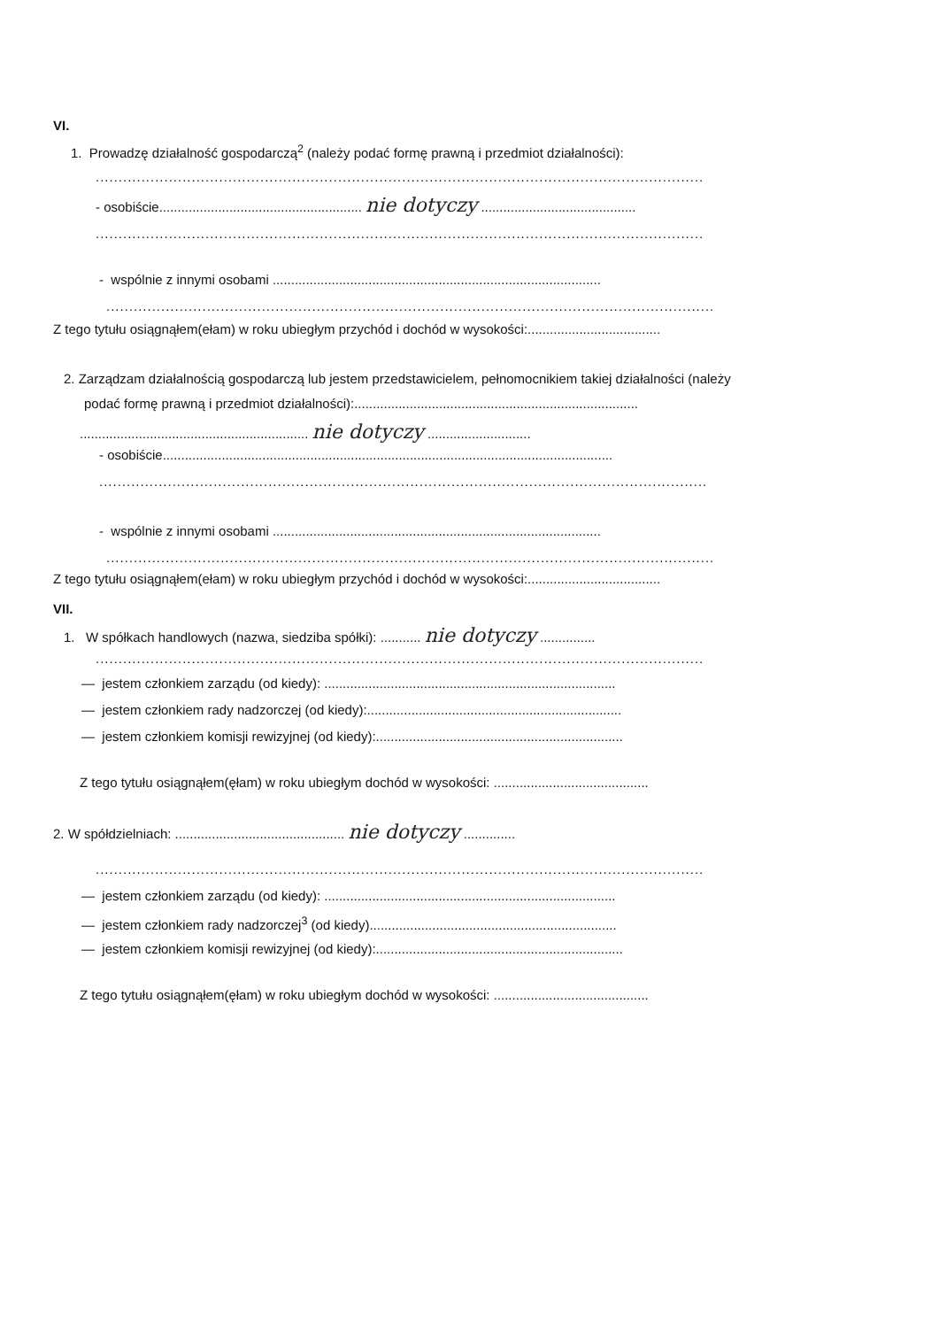VI.
1. Prowadzę działalność gospodarczą<sup>2</sup> (należy podać formę prawną i przedmiot działalności):
.....................................................................................................................................
- osobiście....................................................... nie dotyczy ..........................................
.....................................................................................................................................
- wspólnie z innymi osobami .........................................................................................
.....................................................................................................................................
Z tego tytułu osiągnąłem(ełam) w roku ubiegłym przychód i dochód w wysokości:....................................
2. Zarządzam działalnością gospodarczą lub jestem przedstawicielem, pełnomocnikiem takiej działalności (należy
podać formę prawną i przedmiot działalności):.............................................................................
.............................................................. nie dotyczy ............................
- osobiście..........................................................................................................................
.....................................................................................................................................
- wspólnie z innymi osobami .........................................................................................
.....................................................................................................................................
Z tego tytułu osiągnąłem(ełam) w roku ubiegłym przychód i dochód w wysokości:....................................
VII.
1. W spółkach handlowych (nazwa, siedziba spółki): ........... nie dotyczy ...............
.....................................................................................................................................
— jestem członkiem zarządu (od kiedy): ...............................................................................
— jestem członkiem rady nadzorczej (od kiedy):.....................................................................
— jestem członkiem komisji rewizyjnej (od kiedy):...................................................................
Z tego tytułu osiągnąłem(ęłam) w roku ubiegłym dochód w wysokości: ..........................................
2. W spółdzielniach: .............................................. nie dotyczy ..............
.....................................................................................................................................
— jestem członkiem zarządu (od kiedy): ...............................................................................
— jestem członkiem rady nadzorczej<sup>3</sup> (od kiedy)...................................................................
— jestem członkiem komisji rewizyjnej (od kiedy):...................................................................
Z tego tytułu osiągnąłem(ęłam) w roku ubiegłym dochód w wysokości: ..........................................